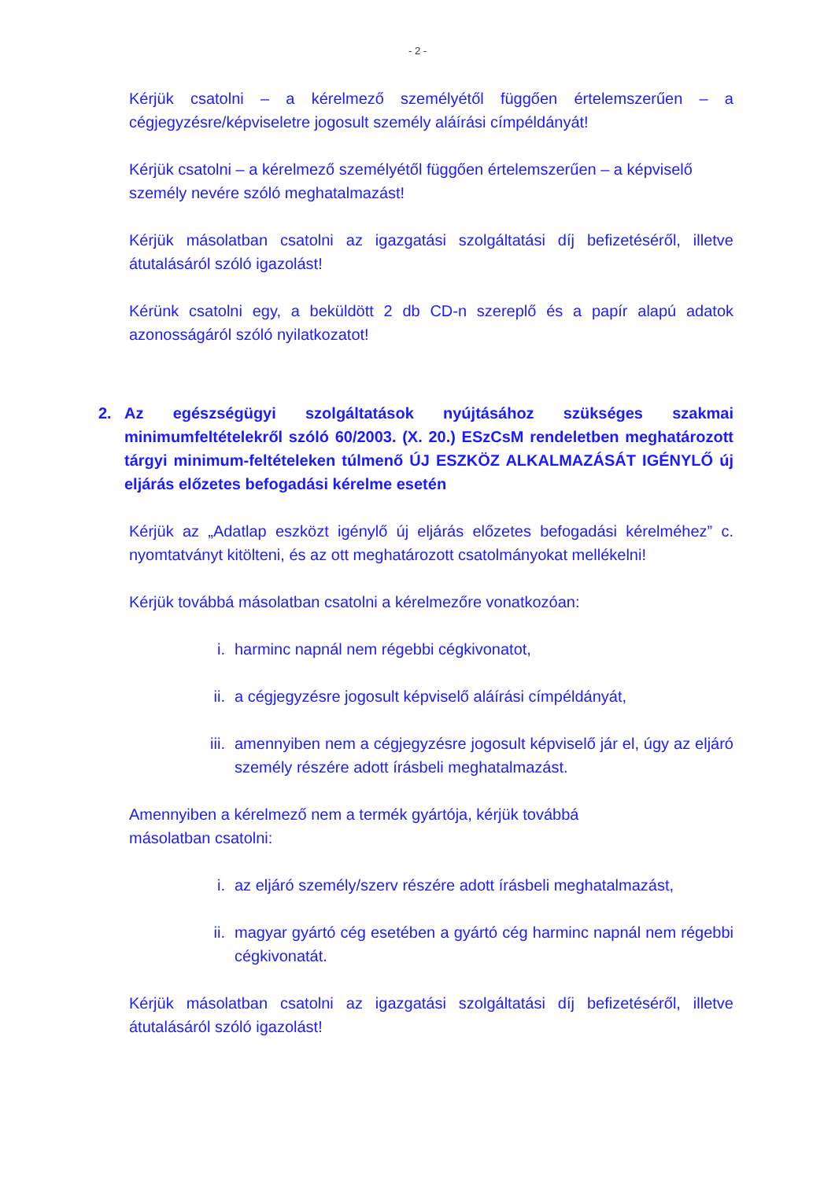- 2 -
Kérjük csatolni – a kérelmező személyétől függően értelemszerűen – a cégjegyzésre/képviseletre jogosult személy aláírási címpéldányát!
Kérjük csatolni – a kérelmező személyétől függően értelemszerűen – a képviselő személy nevére szóló meghatalmazást!
Kérjük másolatban csatolni az igazgatási szolgáltatási díj befizetéséről, illetve átutalásáról szóló igazolást!
Kérünk csatolni egy, a beküldött 2 db CD-n szereplő és a papír alapú adatok azonosságáról szóló nyilatkozatot!
2. Az egészségügyi szolgáltatások nyújtásához szükséges szakmai minimumfeltételekről szóló 60/2003. (X. 20.) ESzCsM rendeletben meghatározott tárgyi minimum-feltételeken túlmenő ÚJ ESZKÖZ ALKALMAZÁSÁT IGÉNYLŐ új eljárás előzetes befogadási kérelme esetén
Kérjük az „Adatlap eszközt igénylő új eljárás előzetes befogadási kérelméhez” c. nyomtatványt kitölteni, és az ott meghatározott csatolmányokat mellékelni!
Kérjük továbbá másolatban csatolni a kérelmezőre vonatkozóan:
i. harminc napnál nem régebbi cégkivonatot,
ii. a cégjegyzésre jogosult képviselő aláírási címpéldányát,
iii. amennyiben nem a cégjegyzésre jogosult képviselő jár el, úgy az eljáró személy részére adott írásbeli meghatalmazást.
Amennyiben a kérelmező nem a termék gyártója, kérjük továbbá
másolatban csatolni:
i. az eljáró személy/szerv részére adott írásbeli meghatalmazást,
ii. magyar gyártó cég esetében a gyártó cég harminc napnál nem régebbi cégkivonatát.
Kérjük másolatban csatolni az igazgatási szolgáltatási díj befizetéséről, illetve átutalásáról szóló igazolást!